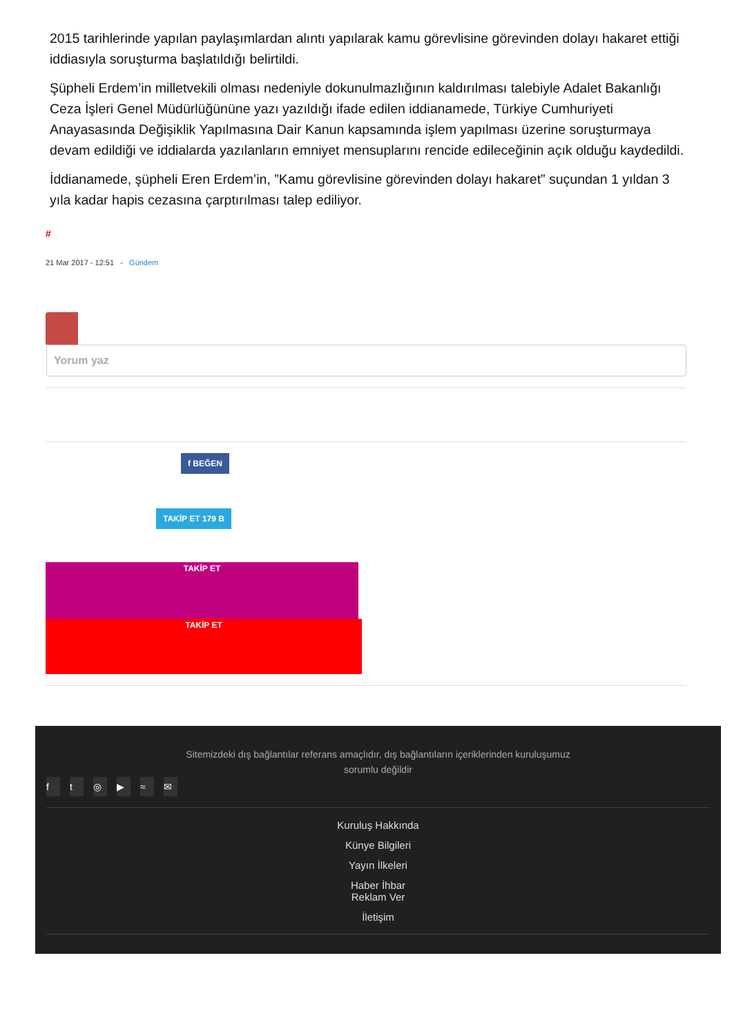2015 tarihlerinde yapılan paylaşımlardan alıntı yapılarak kamu görevlisine görevinden dolayı hakaret ettiği iddiasıyla soruşturma başlatıldığı belirtildi.
Şüpheli Erdem’in milletvekili olması nedeniyle dokunulmazlığının kaldırılması talebiyle Adalet Bakanlığı Ceza İşleri Genel Müdürlüğününe yazı yazıldığı ifade edilen iddianamede, Türkiye Cumhuriyeti Anayasasında Değişiklik Yapılmasına Dair Kanun kapsamında işlem yapılması üzerine soruşturmaya devam edildiği ve iddialarda yazılanların emniyet mensuplarını rencide edileceğinin açık olduğu kaydedildi.
İddianamede, şüpheli Eren Erdem’in, ”Kamu görevlisine görevinden dolayı hakaret” suçundan 1 yıldan 3 yıla kadar hapis cezasına çarptırılması talep ediliyor.
#
21 Mar 2017 - 12:51 - Gündem
Yorum yaz
f BEĞEN
TAKİP ET 179 B
TAKİP ET
TAKİP ET
Sitemizdeki dış bağlantılar referans amaçlıdır, dış bağlantıların içeriklerinden kuruluşumuz
sorumlu değildir
ft ◎ ▶ ≈ ✉
Kuruluş Hakkında
Künye Bilgileri
Yayın İlkeleri
Haber İhbar
Reklam Ver
İletişim